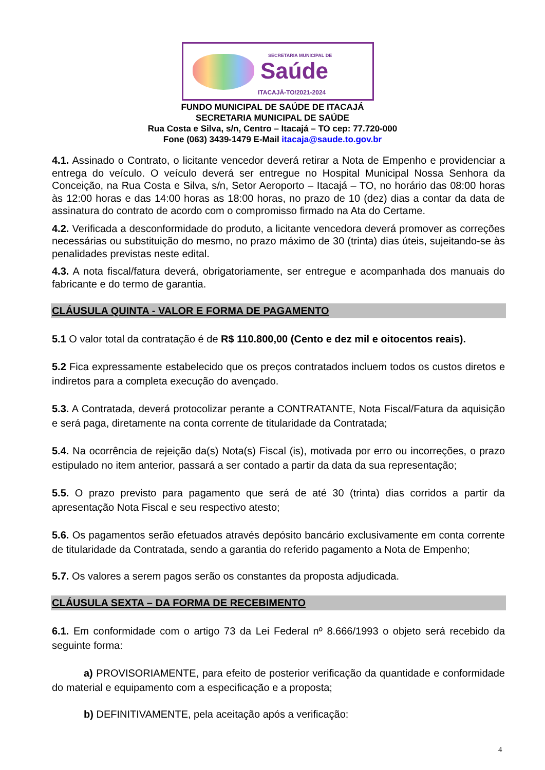SECRETARIA MUNICIPAL DE
Saúde
ITACAJÁ-TO/2021-2024
FUNDO MUNICIPAL DE SAÚDE DE ITACAJÁ
SECRETARIA MUNICIPAL DE SAÚDE
Rua Costa e Silva, s/n, Centro – Itacajá – TO cep: 77.720-000
Fone (063) 3439-1479 E-Mail itacaja@saude.to.gov.br
4.1. Assinado o Contrato, o licitante vencedor deverá retirar a Nota de Empenho e providenciar a entrega do veículo. O veículo deverá ser entregue no Hospital Municipal Nossa Senhora da Conceição, na Rua Costa e Silva, s/n, Setor Aeroporto – Itacajá – TO, no horário das 08:00 horas às 12:00 horas e das 14:00 horas as 18:00 horas, no prazo de 10 (dez) dias a contar da data de assinatura do contrato de acordo com o compromisso firmado na Ata do Certame.
4.2. Verificada a desconformidade do produto, a licitante vencedora deverá promover as correções necessárias ou substituição do mesmo, no prazo máximo de 30 (trinta) dias úteis, sujeitando-se às penalidades previstas neste edital.
4.3. A nota fiscal/fatura deverá, obrigatoriamente, ser entregue e acompanhada dos manuais do fabricante e do termo de garantia.
CLÁUSULA QUINTA - VALOR E FORMA DE PAGAMENTO
5.1 O valor total da contratação é de R$ 110.800,00 (Cento e dez mil e oitocentos reais).
5.2 Fica expressamente estabelecido que os preços contratados incluem todos os custos diretos e indiretos para a completa execução do avençado.
5.3. A Contratada, deverá protocolizar perante a CONTRATANTE, Nota Fiscal/Fatura da aquisição e será paga, diretamente na conta corrente de titularidade da Contratada;
5.4. Na ocorrência de rejeição da(s) Nota(s) Fiscal (is), motivada por erro ou incorreções, o prazo estipulado no item anterior, passará a ser contado a partir da data da sua representação;
5.5. O prazo previsto para pagamento que será de até 30 (trinta) dias corridos a partir da apresentação Nota Fiscal e seu respectivo atesto;
5.6. Os pagamentos serão efetuados através depósito bancário exclusivamente em conta corrente de titularidade da Contratada, sendo a garantia do referido pagamento a Nota de Empenho;
5.7. Os valores a serem pagos serão os constantes da proposta adjudicada.
CLÁUSULA SEXTA – DA FORMA DE RECEBIMENTO
6.1. Em conformidade com o artigo 73 da Lei Federal nº 8.666/1993 o objeto será recebido da seguinte forma:
a) PROVISORIAMENTE, para efeito de posterior verificação da quantidade e conformidade do material e equipamento com a especificação e a proposta;
b) DEFINITIVAMENTE, pela aceitação após a verificação:
4